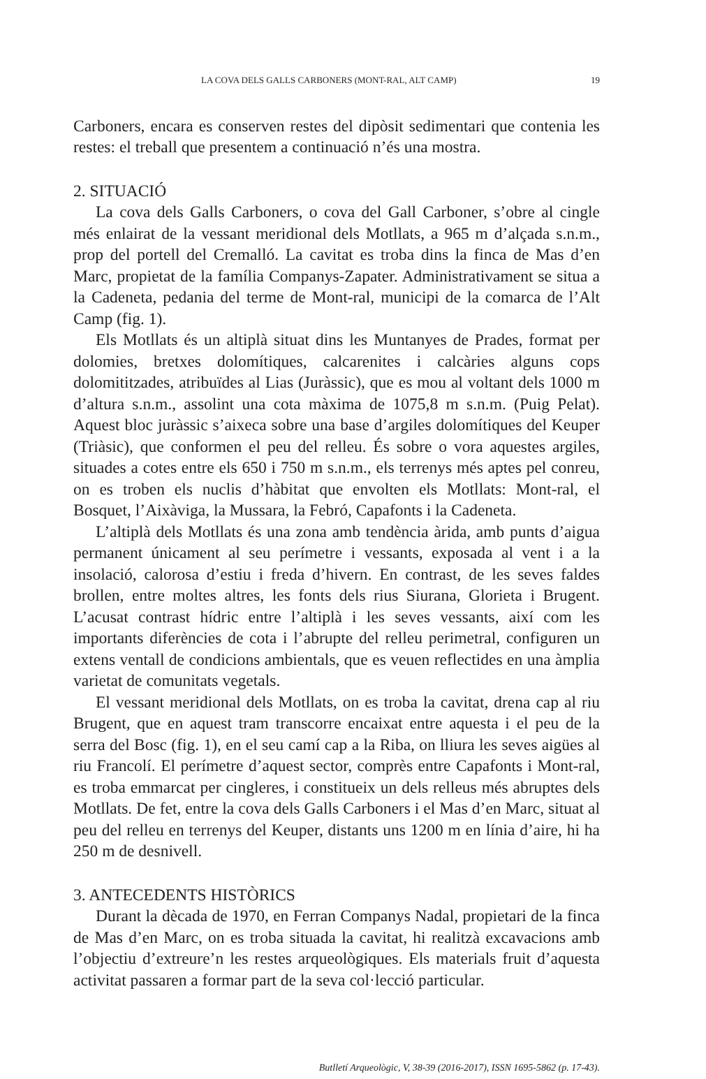LA COVA DELS GALLS CARBONERS (MONT-RAL, ALT CAMP) 19
Carboners, encara es conserven restes del dipòsit sedimentari que contenia les restes: el treball que presentem a continuació n’és una mostra.
2. SITUACIÓ
La cova dels Galls Carboners, o cova del Gall Carboner, s’obre al cingle més enlairat de la vessant meridional dels Motllats, a 965 m d’alçada s.n.m., prop del portell del Cremalló. La cavitat es troba dins la finca de Mas d’en Marc, propietat de la família Companys-Zapater. Administrativament se situa a la Cadeneta, pedania del terme de Mont-ral, municipi de la comarca de l’Alt Camp (fig. 1).
Els Motllats és un altiplà situat dins les Muntanyes de Prades, format per dolomies, bretxes dolomítiques, calcarenites i calcàries alguns cops dolomititzades, atribuïdes al Lias (Juràssic), que es mou al voltant dels 1000 m d’altura s.n.m., assolint una cota màxima de 1075,8 m s.n.m. (Puig Pelat). Aquest bloc juràssic s’aixeca sobre una base d’argiles dolomítiques del Keuper (Triàsic), que conformen el peu del relleu. És sobre o vora aquestes argiles, situades a cotes entre els 650 i 750 m s.n.m., els terrenys més aptes pel conreu, on es troben els nuclis d’hàbitat que envolten els Motllats: Mont-ral, el Bosquet, l’Aixàviga, la Mussara, la Febró, Capafonts i la Cadeneta.
L’altiplà dels Motllats és una zona amb tendència àrida, amb punts d’aigua permanent únicament al seu perímetre i vessants, exposada al vent i a la insolació, calorosa d’estiu i freda d’hivern. En contrast, de les seves faldes brollen, entre moltes altres, les fonts dels rius Siurana, Glorieta i Brugent. L’acusat contrast hídric entre l’altiplà i les seves vessants, així com les importants diferències de cota i l’abrupte del relleu perimetral, configuren un extens ventall de condicions ambientals, que es veuen reflectides en una àmplia varietat de comunitats vegetals.
El vessant meridional dels Motllats, on es troba la cavitat, drena cap al riu Brugent, que en aquest tram transcorre encaixat entre aquesta i el peu de la serra del Bosc (fig. 1), en el seu camí cap a la Riba, on lliura les seves aigües al riu Francolí. El perímetre d’aquest sector, comprès entre Capafonts i Mont-ral, es troba emmarcat per cingleres, i constitueix un dels relleus més abruptes dels Motllats. De fet, entre la cova dels Galls Carboners i el Mas d’en Marc, situat al peu del relleu en terrenys del Keuper, distants uns 1200 m en línia d’aire, hi ha 250 m de desnivell.
3. ANTECEDENTS HISTÒRICS
Durant la dècada de 1970, en Ferran Companys Nadal, propietari de la finca de Mas d’en Marc, on es troba situada la cavitat, hi realitzà excavacions amb l’objectiu d’extreure’n les restes arqueològiques. Els materials fruit d’aquesta activitat passaren a formar part de la seva col·lecció particular.
Butlletí Arqueològic, V, 38-39 (2016-2017), ISSN 1695-5862 (p. 17-43).